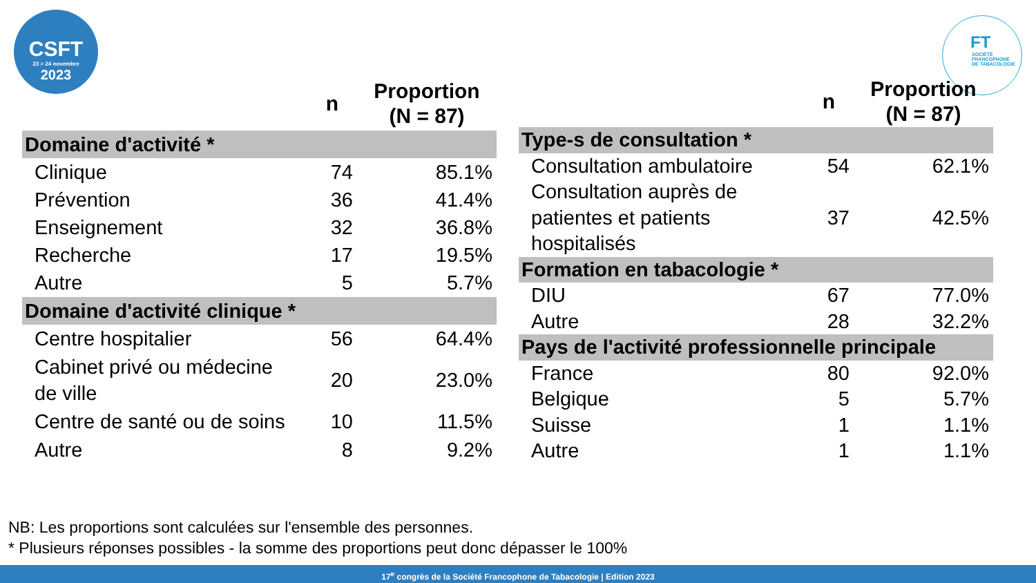CSFT
23 > 24 novembre
2023
FT
SOCIÉTÉ
FRANCOPHONE
DE TABACOLOGIE
| | n | Proportion (N = 87) |
| --- | --- | --- |
| Domaine d'activité * | | |
| Clinique | 74 | 85.1% |
| Prévention | 36 | 41.4% |
| Enseignement | 32 | 36.8% |
| Recherche | 17 | 19.5% |
| Autre | 5 | 5.7% |
| Domaine d'activité clinique * | | |
| Centre hospitalier | 56 | 64.4% |
| Cabinet privé ou médecine de ville | 20 | 23.0% |
| Centre de santé ou de soins | 10 | 11.5% |
| Autre | 8 | 9.2% |
| | n | Proportion (N = 87) |
| --- | --- | --- |
| Type-s de consultation * | | |
| Consultation ambulatoire | 54 | 62.1% |
| Consultation auprès de patientes et patients hospitalisés | 37 | 42.5% |
| Formation en tabacologie * | | |
| DIU | 67 | 77.0% |
| Autre | 28 | 32.2% |
| Pays de l'activité professionnelle principale | | |
| France | 80 | 92.0% |
| Belgique | 5 | 5.7% |
| Suisse | 1 | 1.1% |
| Autre | 1 | 1.1% |
NB: Les proportions sont calculées sur l'ensemble des personnes.
* Plusieurs réponses possibles - la somme des proportions peut donc dépasser le 100%
17<sup>e</sup> congrès de la Société Francophone de Tabacologie | Edition 2023